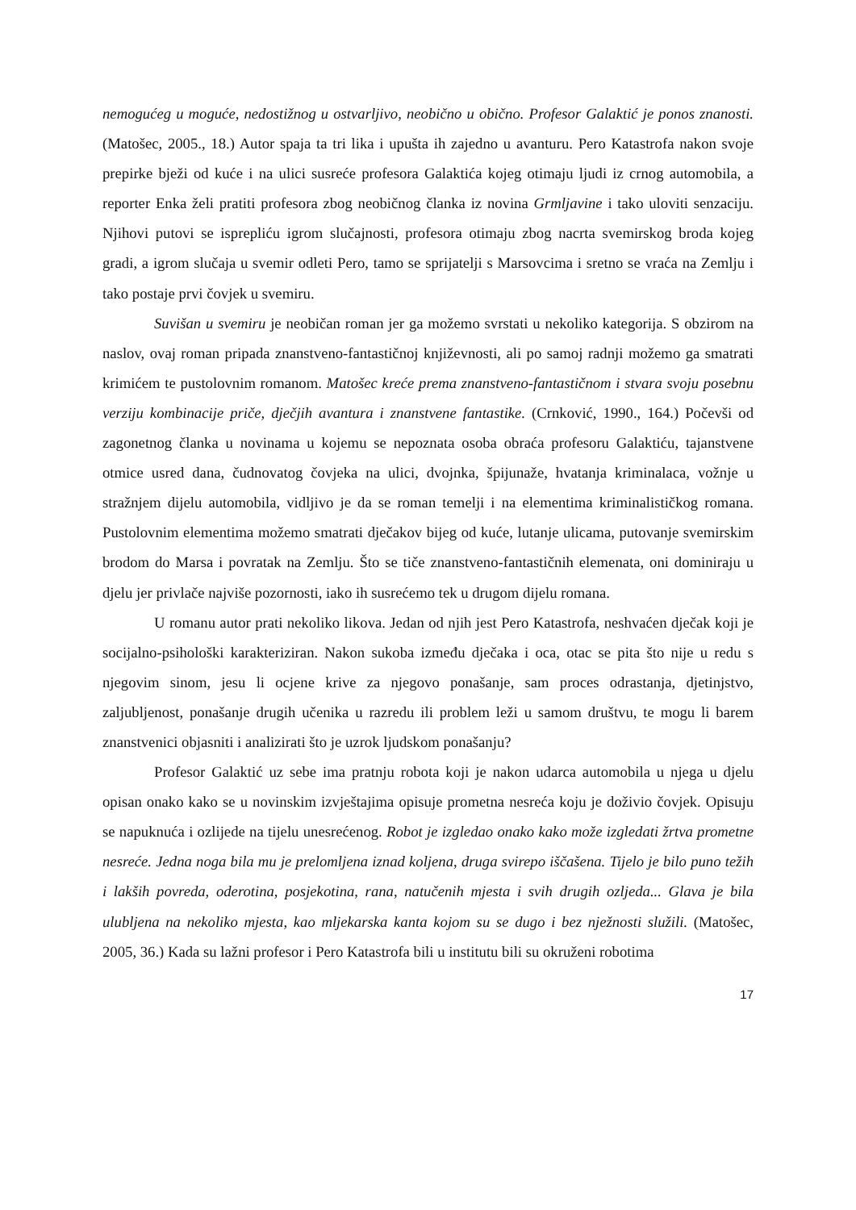nemogućeg u moguće, nedostižnog u ostvarljivo, neobično u obično. Profesor Galaktić je ponos znanosti. (Matošec, 2005., 18.) Autor spaja ta tri lika i upušta ih zajedno u avanturu. Pero Katastrofa nakon svoje prepirke bježi od kuće i na ulici susreće profesora Galaktića kojeg otimaju ljudi iz crnog automobila, a reporter Enka želi pratiti profesora zbog neobičnog članka iz novina Grmljavine i tako uloviti senzaciju. Njihovi putovi se isprepliću igrom slučajnosti, profesora otimaju zbog nacrta svemirskog broda kojeg gradi, a igrom slučaja u svemir odleti Pero, tamo se sprijatelji s Marsovcima i sretno se vraća na Zemlju i tako postaje prvi čovjek u svemiru.
Suvišan u svemiru je neobičan roman jer ga možemo svrstati u nekoliko kategorija. S obzirom na naslov, ovaj roman pripada znanstveno-fantastičnoj književnosti, ali po samoj radnji možemo ga smatrati krimićem te pustolovnim romanom. Matošec kreće prema znanstveno-fantastičnom i stvara svoju posebnu verziju kombinacije priče, dječjih avantura i znanstvene fantastike. (Crnković, 1990., 164.) Počevši od zagonetnog članka u novinama u kojemu se nepoznata osoba obraća profesoru Galaktiću, tajanstvene otmice usred dana, čudnovatog čovjeka na ulici, dvojnka, špijunaže, hvatanja kriminalaca, vožnje u stražnjem dijelu automobila, vidljivo je da se roman temelji i na elementima kriminalističkog romana. Pustolovnim elementima možemo smatrati dječakov bijeg od kuće, lutanje ulicama, putovanje svemirskim brodom do Marsa i povratak na Zemlju. Što se tiče znanstveno-fantastičnih elemenata, oni dominiraju u djelu jer privlače najviše pozornosti, iako ih susrećemo tek u drugom dijelu romana.
U romanu autor prati nekoliko likova. Jedan od njih jest Pero Katastrofa, neshvaćen dječak koji je socijalno-psihološki karakteriziran. Nakon sukoba između dječaka i oca, otac se pita što nije u redu s njegovim sinom, jesu li ocjene krive za njegovo ponašanje, sam proces odrastanja, djetinjstvo, zaljubljenost, ponašanje drugih učenika u razredu ili problem leži u samom društvu, te mogu li barem znanstvenici objasniti i analizirati što je uzrok ljudskom ponašanju?
Profesor Galaktić uz sebe ima pratnju robota koji je nakon udarca automobila u njega u djelu opisan onako kako se u novinskim izvještajima opisuje prometna nesreća koju je doživio čovjek. Opisuju se napuknuća i ozlijede na tijelu unesrećenog. Robot je izgledao onako kako može izgledati žrtva prometne nesreće. Jedna noga bila mu je prelomljena iznad koljena, druga svirepo iščašena. Tijelo je bilo puno težih i lakših povreda, oderotina, posjekotina, rana, natučenih mjesta i svih drugih ozljeda... Glava je bila ulubljena na nekoliko mjesta, kao mljekarska kanta kojom su se dugo i bez nježnosti služili. (Matošec, 2005, 36.) Kada su lažni profesor i Pero Katastrofa bili u institutu bili su okruženi robotima
17